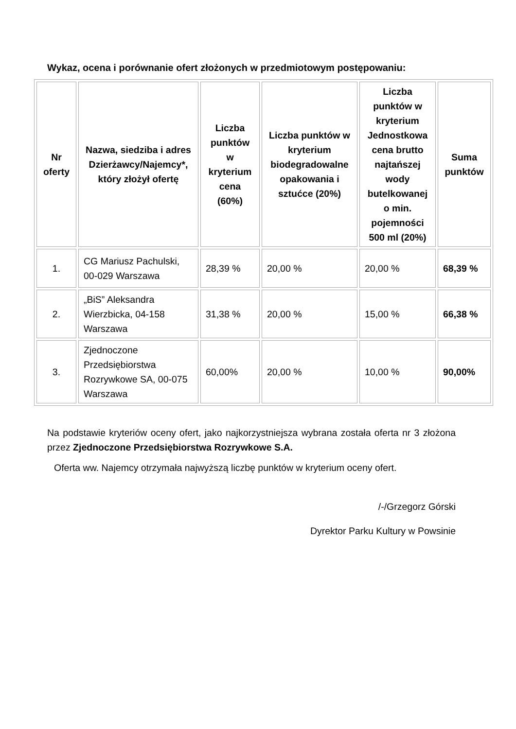Wykaz, ocena i porównanie ofert złożonych w przedmiotowym postępowaniu:
| Nr oferty | Nazwa, siedziba i adres Dzierżawcy/Najemcy*, który złożył ofertę | Liczba punktów w kryterium cena (60%) | Liczba punktów w kryterium biodegradowalne opakowania i sztućce (20%) | Liczba punktów w kryterium Jednostkowa cena brutto najtańszej wody butelkowanej o min. pojemności 500 ml (20%) | Suma punktów |
| --- | --- | --- | --- | --- | --- |
| 1. | CG Mariusz Pachulski, 00-029 Warszawa | 28,39 % | 20,00 % | 20,00 % | 68,39 % |
| 2. | „BiS” Aleksandra Wierzbicka, 04-158 Warszawa | 31,38 % | 20,00 % | 15,00 % | 66,38 % |
| 3. | Zjednoczone Przedsiębiorstwa Rozrywkowe SA, 00-075 Warszawa | 60,00% | 20,00 % | 10,00 % | 90,00% |
Na podstawie kryteriów oceny ofert, jako najkorzystniejsza wybrana została oferta nr 3 złożona przez Zjednoczone Przedsiębiorstwa Rozrywkowe S.A.
Oferta ww. Najemcy otrzymała najwyższą liczbę punktów w kryterium oceny ofert.
/-/Grzegorz Górski
Dyrektor Parku Kultury w Powsinie